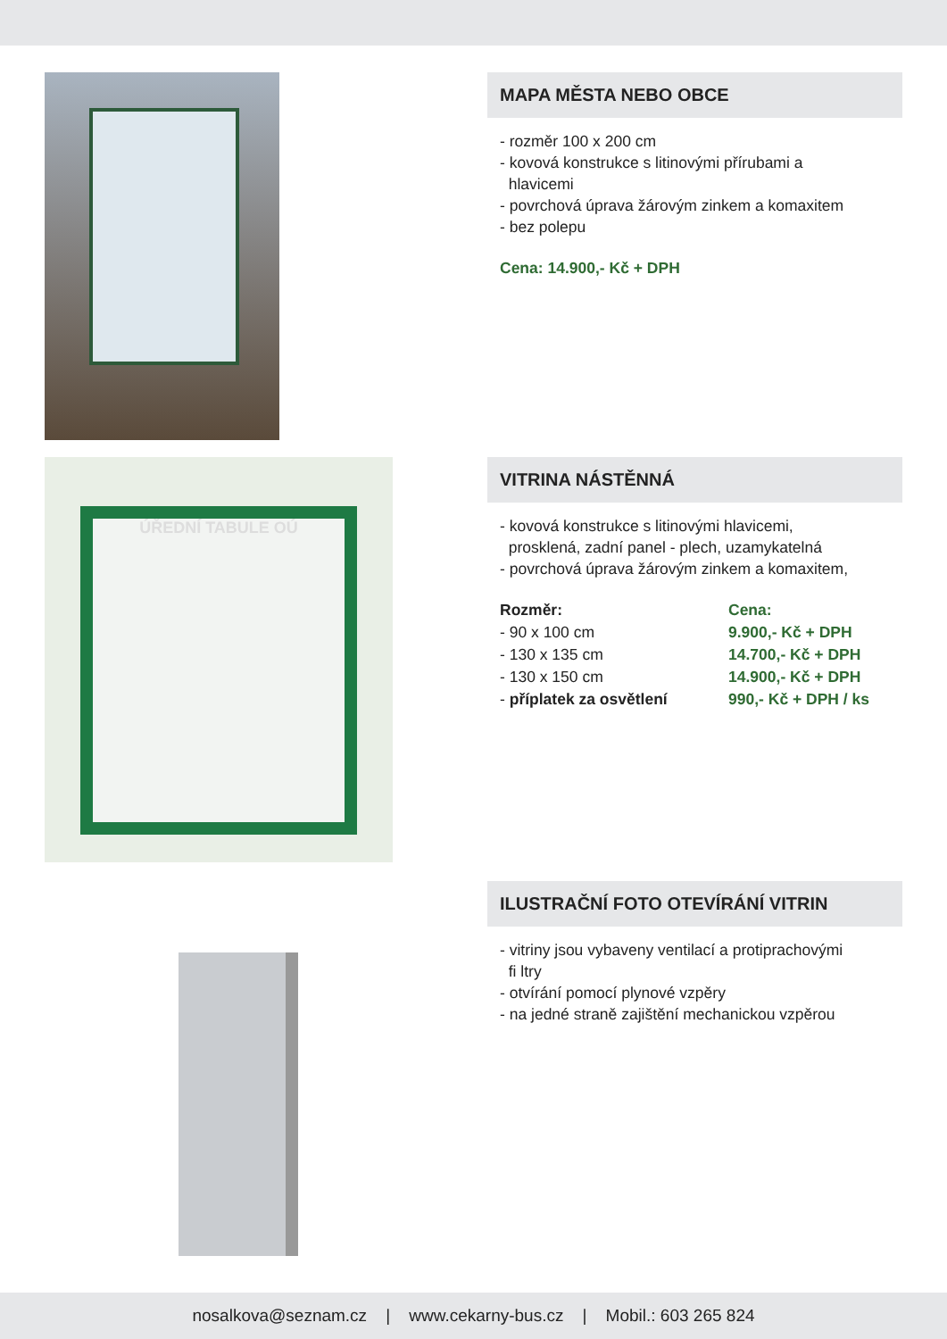MAPA MĚSTA NEBO OBCE
- rozměr 100 x 200 cm
- kovová konstrukce s litinovými přírubami a
hlavicemi
- povrchová úprava žárovým zinkem a komaxitem
- bez polepu
Cena: 14.900,- Kč + DPH
ÚŘEDNÍ TABULE OÚ
VITRINA NÁSTĚNNÁ
- kovová konstrukce s litinovými hlavicemi,
prosklená, zadní panel - plech, uzamykatelná
- povrchová úprava žárovým zinkem a komaxitem,
| Rozměr: | Cena: |
| --- | --- |
| - 90 x 100 cm | 9.900,- Kč + DPH |
| - 130 x 135 cm | 14.700,- Kč + DPH |
| - 130 x 150 cm | 14.900,- Kč + DPH |
| - příplatek za osvětlení | 990,- Kč + DPH / ks |
ILUSTRAČNÍ FOTO OTEVÍRÁNÍ VITRIN
- vitriny jsou vybaveny ventilací a protiprachovými
fi ltry
- otvírání pomocí plynové vzpěry
- na jedné straně zajištění mechanickou vzpěrou
nosalkova@seznam.cz | www.cekarny-bus.cz | Mobil.: 603 265 824